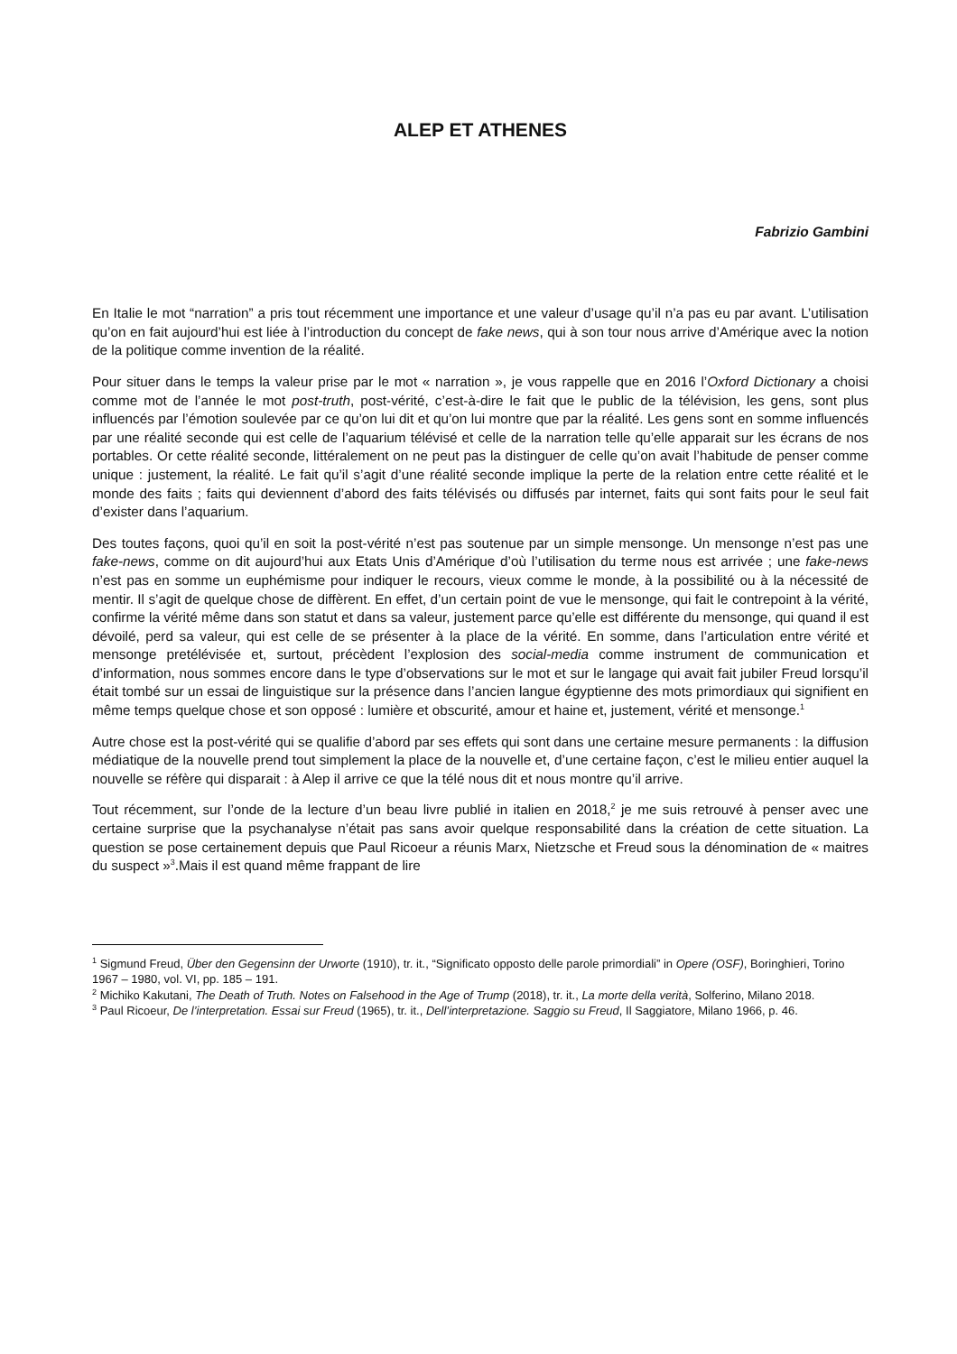ALEP ET ATHENES
Fabrizio Gambini
En Italie le mot “narration” a pris tout récemment une importance et une valeur d’usage qu’il n’a pas eu par avant. L’utilisation qu’on en fait aujourd’hui est liée à l’introduction du concept de fake news, qui à son tour nous arrive d’Amérique avec la notion de la politique comme invention de la réalité.
Pour situer dans le temps la valeur prise par le mot « narration », je vous rappelle que en 2016 l’Oxford Dictionary a choisi comme mot de l’année le mot post-truth, post-vérité, c’est-à-dire le fait que le public de la télévision, les gens, sont plus influencés par l’émotion soulevée par ce qu’on lui dit et qu’on lui montre que par la réalité. Les gens sont en somme influencés par une réalité seconde qui est celle de l’aquarium télévisé et celle de la narration telle qu’elle apparait sur les écrans de nos portables. Or cette réalité seconde, littéralement on ne peut pas la distinguer de celle qu’on avait l’habitude de penser comme unique : justement, la réalité. Le fait qu’il s’agit d’une réalité seconde implique la perte de la relation entre cette réalité et le monde des faits ; faits qui deviennent d’abord des faits télévisés ou diffusés par internet, faits qui sont faits pour le seul fait d’exister dans l’aquarium.
Des toutes façons, quoi qu’il en soit la post-vérité n’est pas soutenue par un simple mensonge. Un mensonge n’est pas une fake-news, comme on dit aujourd’hui aux Etats Unis d’Amérique d’où l’utilisation du terme nous est arrivée ; une fake-news n’est pas en somme un euphémisme pour indiquer le recours, vieux comme le monde, à la possibilité ou à la nécessité de mentir. Il s’agit de quelque chose de diffèrent. En effet, d’un certain point de vue le mensonge, qui fait le contrepoint à la vérité, confirme la vérité même dans son statut et dans sa valeur, justement parce qu’elle est différente du mensonge, qui quand il est dévoilé, perd sa valeur, qui est celle de se présenter à la place de la vérité. En somme, dans l’articulation entre vérité et mensonge pretélévisée et, surtout, précèdent l’explosion des social-media comme instrument de communication et d’information, nous sommes encore dans le type d’observations sur le mot et sur le langage qui avait fait jubiler Freud lorsqu’il était tombé sur un essai de linguistique sur la présence dans l’ancien langue égyptienne des mots primordiaux qui signifient en même temps quelque chose et son opposé : lumière et obscurité, amour et haine et, justement, vérité et mensonge.<sup>1</sup>
Autre chose est la post-vérité qui se qualifie d’abord par ses effets qui sont dans une certaine mesure permanents : la diffusion médiatique de la nouvelle prend tout simplement la place de la nouvelle et, d’une certaine façon, c’est le milieu entier auquel la nouvelle se réfère qui disparait : à Alep il arrive ce que la télé nous dit et nous montre qu’il arrive.
Tout récemment, sur l’onde de la lecture d’un beau livre publié in italien en 2018,<sup>2</sup> je me suis retrouvé à penser avec une certaine surprise que la psychanalyse n’était pas sans avoir quelque responsabilité dans la création de cette situation. La question se pose certainement depuis que Paul Ricoeur a réunis Marx, Nietzsche et Freud sous la dénomination de « maitres du suspect »<sup>3</sup>.Mais il est quand même frappant de lire
<sup>1</sup> Sigmund Freud, Über den Gegensinn der Urworte (1910), tr. it., “Significato opposto delle parole primordiali” in Opere (OSF), Boringhieri, Torino 1967 – 1980, vol. VI, pp. 185 – 191.
<sup>2</sup> Michiko Kakutani, The Death of Truth. Notes on Falsehood in the Age of Trump (2018), tr. it., La morte della verità, Solferino, Milano 2018.
<sup>3</sup> Paul Ricoeur, De l’interpretation. Essai sur Freud (1965), tr. it., Dell’interpretazione. Saggio su Freud, Il Saggiatore, Milano 1966, p. 46.